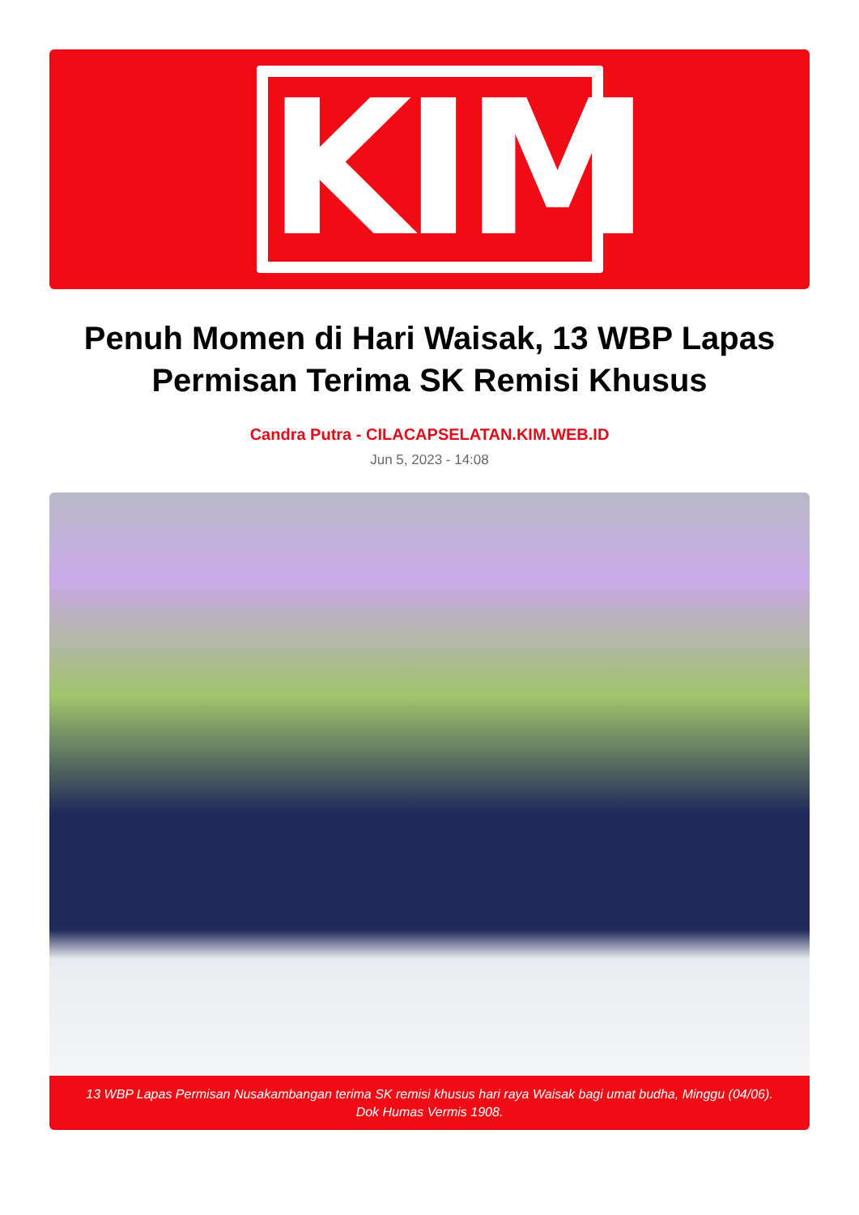KIM
Penuh Momen di Hari Waisak, 13 WBP Lapas Permisan Terima SK Remisi Khusus
Candra Putra - CILACAPSELATAN.KIM.WEB.ID
Jun 5, 2023 - 14:08
13 WBP Lapas Permisan Nusakambangan terima SK remisi khusus hari raya Waisak bagi umat budha, Minggu (04/06). Dok Humas Vermis 1908.